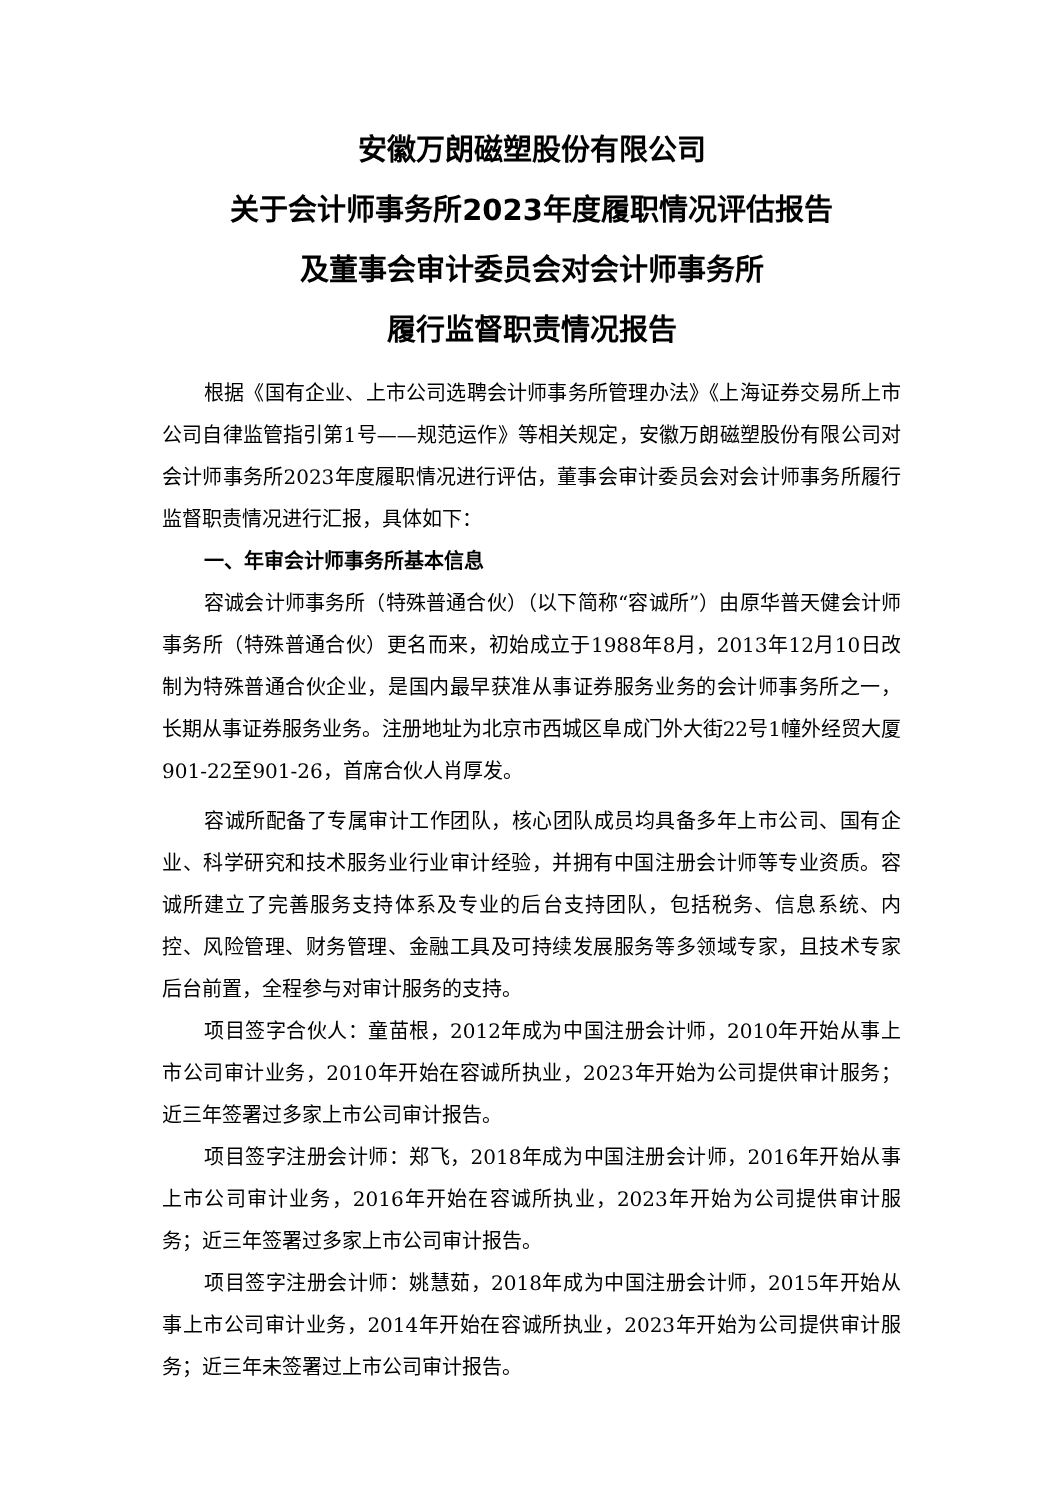安徽万朗磁塑股份有限公司
关于会计师事务所2023年度履职情况评估报告
及董事会审计委员会对会计师事务所
履行监督职责情况报告
根据《国有企业、上市公司选聘会计师事务所管理办法》《上海证券交易所上市公司自律监管指引第1号——规范运作》等相关规定，安徽万朗磁塑股份有限公司对会计师事务所2023年度履职情况进行评估，董事会审计委员会对会计师事务所履行监督职责情况进行汇报，具体如下：
一、年审会计师事务所基本信息
容诚会计师事务所（特殊普通合伙）（以下简称“容诚所”）由原华普天健会计师事务所（特殊普通合伙）更名而来，初始成立于1988年8月，2013年12月10日改制为特殊普通合伙企业，是国内最早获准从事证券服务业务的会计师事务所之一，长期从事证券服务业务。注册地址为北京市西城区阜成门外大街22号1幢外经贸大厦901-22至901-26，首席合伙人肖厚发。
容诚所配备了专属审计工作团队，核心团队成员均具备多年上市公司、国有企业、科学研究和技术服务业行业审计经验，并拥有中国注册会计师等专业资质。容诚所建立了完善服务支持体系及专业的后台支持团队，包括税务、信息系统、内控、风险管理、财务管理、金融工具及可持续发展服务等多领域专家，且技术专家后台前置，全程参与对审计服务的支持。
项目签字合伙人：童苗根，2012年成为中国注册会计师，2010年开始从事上市公司审计业务，2010年开始在容诚所执业，2023年开始为公司提供审计服务；近三年签署过多家上市公司审计报告。
项目签字注册会计师：郑飞，2018年成为中国注册会计师，2016年开始从事上市公司审计业务，2016年开始在容诚所执业，2023年开始为公司提供审计服务；近三年签署过多家上市公司审计报告。
项目签字注册会计师：姚慧茹，2018年成为中国注册会计师，2015年开始从事上市公司审计业务，2014年开始在容诚所执业，2023年开始为公司提供审计服务；近三年未签署过上市公司审计报告。